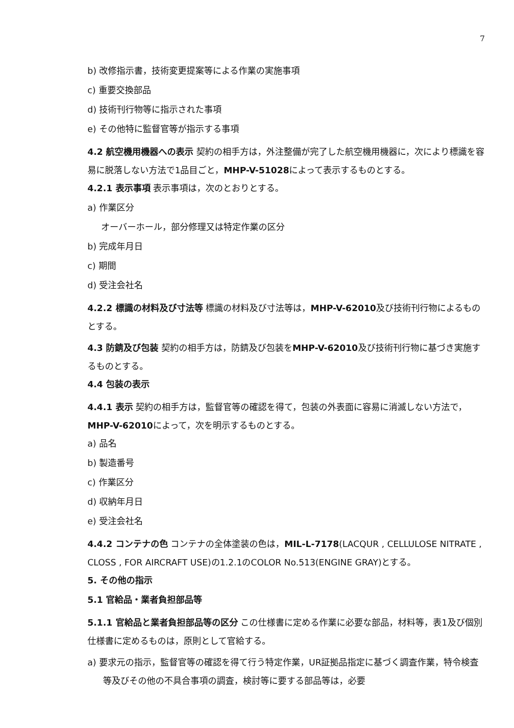7
b) 改修指示書，技術変更提案等による作業の実施事項
c) 重要交換部品
d) 技術刊行物等に指示された事項
e) その他特に監督官等が指示する事項
4.2 航空機用機器への表示 契約の相手方は，外注整備が完了した航空機用機器に，次により標識を容易に脱落しない方法で1品目ごと，MHP-V-51028によって表示するものとする。
4.2.1 表示事項 表示事項は，次のとおりとする。
a) 作業区分
オーバーホール，部分修理又は特定作業の区分
b) 完成年月日
c) 期間
d) 受注会社名
4.2.2 標識の材料及び寸法等 標識の材料及び寸法等は，MHP-V-62010及び技術刊行物によるものとする。
4.3 防錆及び包装 契約の相手方は，防錆及び包装をMHP-V-62010及び技術刊行物に基づき実施するものとする。
4.4 包装の表示
4.4.1 表示 契約の相手方は，監督官等の確認を得て，包装の外表面に容易に消滅しない方法で，MHP-V-62010によって，次を明示するものとする。
a) 品名
b) 製造番号
c) 作業区分
d) 収納年月日
e) 受注会社名
4.4.2 コンテナの色 コンテナの全体塗装の色は，MIL-L-7178(LACQUR , CELLULOSE NITRATE , CLOSS , FOR AIRCRAFT USE)の1.2.1のCOLOR No.513(ENGINE GRAY)とする。
5. その他の指示
5.1 官給品・業者負担部品等
5.1.1 官給品と業者負担部品等の区分 この仕様書に定める作業に必要な部品，材料等，表1及び個別仕様書に定めるものは，原則として官給する。
a) 要求元の指示，監督官等の確認を得て行う特定作業，UR証拠品指定に基づく調査作業，特令検査等及びその他の不具合事項の調査，検討等に要する部品等は，必要